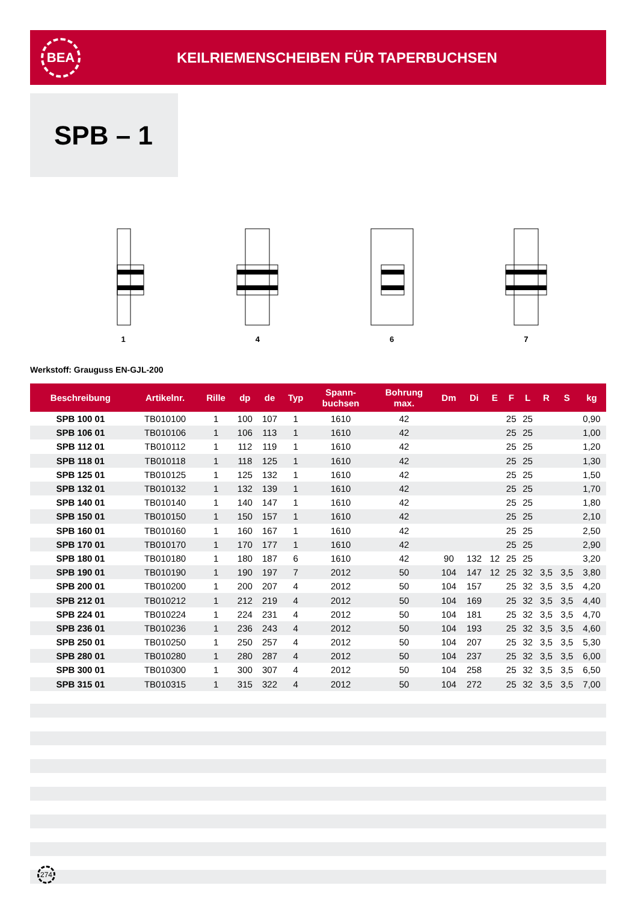BEA
KEILRIEMENSCHEIBEN FÜR TAPERBUCHSEN
SPB – 1
1 4 6 7
Werkstoff: Grauguss EN-GJL-200
| Beschreibung | Artikelnr. | Rille | dp | de | Typ | Spann- buchsen | Bohrung max. | Dm | Di | E | F | L | R | S | kg |
| --- | --- | --- | --- | --- | --- | --- | --- | --- | --- | --- | --- | --- | --- | --- | --- |
| SPB 100 01 | TB010100 | 1 | 100 | 107 | 1 | 1610 | 42 | | | | 25 | 25 | | | 0,90 |
| SPB 106 01 | TB010106 | 1 | 106 | 113 | 1 | 1610 | 42 | | | | 25 | 25 | | | 1,00 |
| SPB 112 01 | TB010112 | 1 | 112 | 119 | 1 | 1610 | 42 | | | | 25 | 25 | | | 1,20 |
| SPB 118 01 | TB010118 | 1 | 118 | 125 | 1 | 1610 | 42 | | | | 25 | 25 | | | 1,30 |
| SPB 125 01 | TB010125 | 1 | 125 | 132 | 1 | 1610 | 42 | | | | 25 | 25 | | | 1,50 |
| SPB 132 01 | TB010132 | 1 | 132 | 139 | 1 | 1610 | 42 | | | | 25 | 25 | | | 1,70 |
| SPB 140 01 | TB010140 | 1 | 140 | 147 | 1 | 1610 | 42 | | | | 25 | 25 | | | 1,80 |
| SPB 150 01 | TB010150 | 1 | 150 | 157 | 1 | 1610 | 42 | | | | 25 | 25 | | | 2,10 |
| SPB 160 01 | TB010160 | 1 | 160 | 167 | 1 | 1610 | 42 | | | | 25 | 25 | | | 2,50 |
| SPB 170 01 | TB010170 | 1 | 170 | 177 | 1 | 1610 | 42 | | | | 25 | 25 | | | 2,90 |
| SPB 180 01 | TB010180 | 1 | 180 | 187 | 6 | 1610 | 42 | 90 | 132 | 12 | 25 | 25 | | | 3,20 |
| SPB 190 01 | TB010190 | 1 | 190 | 197 | 7 | 2012 | 50 | 104 | 147 | 12 | 25 | 32 | 3,5 | 3,5 | 3,80 |
| SPB 200 01 | TB010200 | 1 | 200 | 207 | 4 | 2012 | 50 | 104 | 157 | | 25 | 32 | 3,5 | 3,5 | 4,20 |
| SPB 212 01 | TB010212 | 1 | 212 | 219 | 4 | 2012 | 50 | 104 | 169 | | 25 | 32 | 3,5 | 3,5 | 4,40 |
| SPB 224 01 | TB010224 | 1 | 224 | 231 | 4 | 2012 | 50 | 104 | 181 | | 25 | 32 | 3,5 | 3,5 | 4,70 |
| SPB 236 01 | TB010236 | 1 | 236 | 243 | 4 | 2012 | 50 | 104 | 193 | | 25 | 32 | 3,5 | 3,5 | 4,60 |
| SPB 250 01 | TB010250 | 1 | 250 | 257 | 4 | 2012 | 50 | 104 | 207 | | 25 | 32 | 3,5 | 3,5 | 5,30 |
| SPB 280 01 | TB010280 | 1 | 280 | 287 | 4 | 2012 | 50 | 104 | 237 | | 25 | 32 | 3,5 | 3,5 | 6,00 |
| SPB 300 01 | TB010300 | 1 | 300 | 307 | 4 | 2012 | 50 | 104 | 258 | | 25 | 32 | 3,5 | 3,5 | 6,50 |
| SPB 315 01 | TB010315 | 1 | 315 | 322 | 4 | 2012 | 50 | 104 | 272 | | 25 | 32 | 3,5 | 3,5 | 7,00 |
274